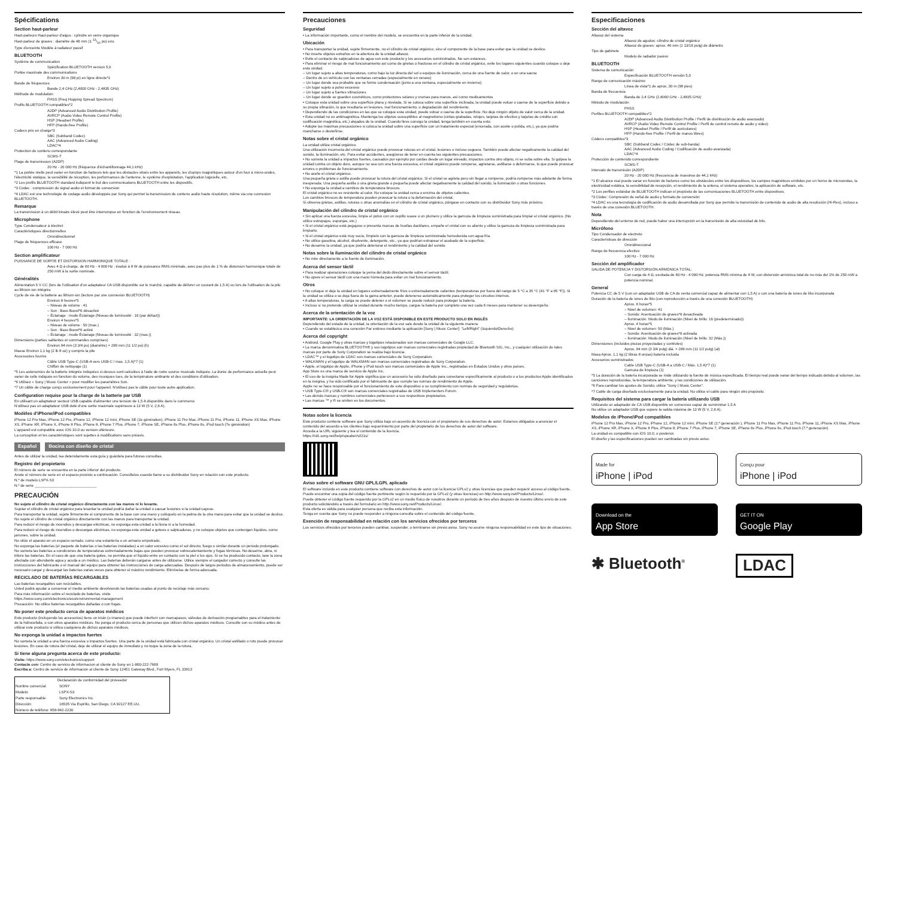Spécifications
Section haut-parleur
Haut-parleurs Haut-parleur d'aigus : cylindre en verre organique
Haut-parleur de graves : diamètre de 46 mm (1 13/16 po) env.
Type d'enceinte Modèle à radiateur passif
BLUETOOTH
Système de communication
Spécification BLUETOOTH version 5,0
Portée maximale des communications
Environ 30 m (98 pi) en ligne directe*1
Bande de fréquences
Bande 2,4 GHz (2,4000 GHz - 2,4835 GHz)
Méthode de modulation
FHSS (Freq Hopping Spread Spectrum)
Profils BLUETOOTH compatibles*2
A2DP (Advanced Audio Distribution Profile)
AVRCP (Audio Video Remote Control Profile)
HSP (Headset Profile)
HFP (Hands-free Profile)
Codecs pris en charge*3
SBC (Subband Codec)
AAC (Advanced Audio Coding)
LDAC*4
Protection du contenu correspondante
SCMS-T
Plage de transmission (A2DP)
20 Hz - 20 000 Hz (fréquence d'échantillonnage 44,1 kHz)
*1 La portée réelle peut varier en fonction de facteurs tels que les obstacles situés entre les appareils, les champs magnétiques autour d'un four à micro-ondes, l'électricité statique, la sensibilité de réception, les performances de l'antenne, le système d'exploitation, l'application logicielle, etc.
*2 Les profils BLUETOOTH standard indiquent le but des communications BLUETOOTH entre les dispositifs.
*3 Codec : compression du signal audio et format de conversion
*4 LDAC est une technologie de codage audio développée par Sony qui permet la transmission de contenu audio haute résolution, même via une connexion BLUETOOTH.
Remarque
La transmission à un débit binaire élevé peut être interrompue en fonction de l'environnement réseau.
Microphone
Type Condensateur à électret
Caractéristiques directionnelles
Omnidirectionnel
Plage de fréquences efficace
100 Hz - 7 000 Hz
Section amplificateur
PUISSANCE DE SORTIE ET DISTORSION HARMONIQUE TOTALE :
Avec 4 Ω à charge, de 60 Hz - 4 000 Hz ; évalué à 8 W de puissance RMS minimale, avec pas plus de 1 % de distorsion harmonique totale de 250 mW à la sortie nominale.
Généralités
Alimentation 5 V CC (lors de l'utilisation d'un adaptateur CA USB disponible sur le marché, capable de délivrer un courant de 1,5 A) ou lors de l'utilisation de la pile au lithium-ion intégrée
Cycle de vie de la batterie au lithium-ion (lecture par une connexion BLUETOOTH)
Environ 8 heures*5
– Niveau de volume : 41
– Son : Bass Boost*6 désactivé
– Éclairage : mode Éclairage (Niveau de luminosité : 16 (par défaut))
Environ 4 heures*5
– Niveau de volume : 50 (max.)
– Son : Bass Boost*6 activé
– Éclairage : mode Éclairage (Niveau de luminosité : 32 (max.))
Dimensions (parties saillantes et commandes comprises)
Environ 94 mm (3 3/4 po) (diamètre) × 289 mm (11 1/2 po) (h)
Masse Environ 1,1 kg (2 lb 8 oz) y compris la pile
Accessoires fournis
Câble USB Type-C (USB-A vers USB-C / max. 1,5 A)*7 (1)
Chiffon de nettoyage (1)
*5 Les autonomies de la batterie intégrée indiquées ci-dessus sont calculées à l'aide de notre source musicale indiquée. La durée de performance actuelle peut varier de celle indiquée en fonction du volume, des musiques lues, de la température ambiante et des conditions d'utilisation.
*6 Utilisez « Sony | Music Center » pour modifier les paramètres Son.
*7 Un câble de charge conçu exclusivement pour l'appareil. N'utilisez pas le câble pour toute autre application.
Configuration requise pour la charge de la batterie par USB
En utilisant un adaptateur secteur USB capable d'alimenter une tension de 1,5 A disponible dans le commerce
N'utilisez pas un adaptateur USB doté d'une sortie maximale supérieure à 13 W (5 V, 2,6 A).
Modèles d'iPhone/iPod compatibles
iPhone 12 Pro Max, iPhone 12 Pro, iPhone 12, iPhone 12 mini, iPhone SE (2e génération), iPhone 11 Pro Max, iPhone 11 Pro, iPhone 11, iPhone XS Max, iPhone XS, iPhone XR, iPhone X, iPhone 8 Plus, iPhone 8, iPhone 7 Plus, iPhone 7, iPhone SE, iPhone 6s Plus, iPhone 6s, iPod touch (7e génération)
L'appareil est compatible avec iOS 10.0 ou version ultérieure.
La conception et les caractéristiques sont sujettes à modifications sans préavis.
Español Bocina con diseño de cristal
Antes de utilizar la unidad, lea detenidamente esta guía y guárdela para futuras consultas.
Registro del propietario
El número de serie se encuentra en la parte inferior del producto.
Anote el número de serie en el espacio provisto a continuación. Consúltelos cuando llame a su distribuidor Sony en relación con este producto.
N.º de modelo LSPX-S3
N.º de serie ______________________________
PRECAUCIÓN
No sujete el cilindro de cristal orgánico directamente con las manos ni lo levante.
Sujetar el cilindro de cristal orgánico para levantar la unidad podría dañar la unidad o causar lesiones si la unidad cayese.
Para transportar la unidad, sujete firmemente el componente de la base con una mano y colóquelo en la palma de la otra mano para evitar que la unidad se deslice. No sujete el cilindro de cristal orgánico directamente con las manos para transportar la unidad.
Para reducir el riesgo de incendios y descargas eléctricas, no exponga esta unidad a la lluvia ni a la humedad.
Para reducir el riesgo de incendios o descargas eléctricas, no exponga esta unidad a goteos o salpicaduras, y no coloque objetos que contengan líquidos, como jarrones, sobre la unidad.
No sitúe el aparato en un espacio cerrado, como una estantería o un armario empotrado.
No exponga las baterías (el paquete de baterías o las baterías instaladas) a un calor excesivo como el sol directo, fuego o similar durante un periodo prolongado. No someta las baterías a condiciones de temperaturas extremadamente bajas que pueden provocar sobrecalentamiento y fugas térmicas. No desarme, abra, ni triture las baterías. En el caso de que una batería gotee, no permita que el líquido entre en contacto con la piel o los ojos. Si se ha producido contacto, lave la zona afectada con abundante agua y acuda a un médico. Las baterías deberán cargarse antes de utilizarse. Utilice siempre el cargador correcto y consulte las instrucciones del fabricante o el manual del equipo para obtener las instrucciones de carga adecuadas. Después de largos periodos de almacenamiento, puede ser necesario cargar y descargar las baterías varias veces para obtener el máximo rendimiento. Elimínelas de forma adecuada.
RECICLADO DE BATERÍAS RECARGABLES
Las baterías recargables son reciclables.
Usted podrá ayudar a conservar el medio ambiente devolviendo las baterías usadas al punto de reciclaje más cercano.
Para más información sobre el reciclado de baterías, visite
https://www.sony.com/electronics/eco/environmental-management
Precaución: No utilice baterías recargables dañadas o con fugas.
No poner este producto cerca de aparatos médicos
Este producto (incluyendo los accesorios) tiene un imán (o imanes) que puede interferir con marcapasos, válvulas de derivación programables para el tratamiento de la hidrocefalia, o con otros aparatos médicos. No ponga el producto cerca de personas que utilicen dichos aparatos médicos. Consulte con su médico antes de utilizar este producto si utiliza cualquiera de dichos aparatos médicos.
No exponga la unidad a impactos fuertes
No someta la unidad a una fuerza excesiva o impactos fuertes. Una parte de la unidad está fabricada con cristal orgánico. Un cristal astillado o roto puede provocar lesiones. En caso de rotura del cristal, deje de utilizar el equipo de inmediato y no toque la zona de la rotura.
Si tiene alguna pregunta acerca de este producto:
Visite: https://www.sony.com/electronics/support
Contacte con: Centro de servicio de informacion al cliente de Sony en 1-800-222-7669
Escriba a: Centro de servicio de informacion al cliente de Sony 12451 Gateway Blvd., Fort Myers, FL 33913
| Declaración de conformidad del proveedor | |
| --- | --- |
| Nombre comercial: | SONY |
| Modelo: | LSPX-S3 |
| Parte responsable: | Sony Electronics Inc. |
| Dirección: | 16535 Via Esprillo, San Diego, CA 92127 EE.UU. |
| Número de teléfono: 858-942-2230 | |
Precauciones
Seguridad
• La información importante, como el nombre del modelo, se encuentra en la parte inferior de la unidad.
Ubicación
• Para transportar la unidad, sujete firmemente, no el cilindro de cristal orgánico, sino el componente de la base para evitar que la unidad se deslice.
• No inserte objetos extraños en la abertura de la unidad altavoz.
• Evite el contacto de salpicaduras de agua con este producto y los accesorios suministrados. No son estancos.
• Para eliminar el riesgo de mal funcionamiento así como de grietas o fracturas en el cilindro de cristal orgánico, evite los lugares siguientes cuando coloque o deje esta unidad.
– Un lugar sujeto a altas temperaturas, como bajo la luz directa del sol o equipos de iluminación, cerca de una fuente de calor, o en una sauna
– Dentro de un vehículo con las ventanas cerradas (especialmente en verano)
– Un lugar donde sea probable que se forme condensación (junto a una ventana, especialmente en invierno)
– Un lugar sujeto a polvo excesivo
– Un lugar sujeto a fuertes vibraciones
– Un lugar donde se guarden cosméticos, como protectores solares y cremas para manos, así como medicamentos
• Coloque esta unidad sobre una superficie plana y nivelada. Si se coloca sobre una superficie inclinada, la unidad puede volcar o caerse de la superficie debido a su propia vibración, lo que resultaría en lesiones, mal funcionamiento, o degradación del rendimiento.
• Dependiendo de las condiciones en las que se coloque esta unidad, puede volcar o caerse de la superficie. No deje ningún objeto de valor cerca de la unidad.
• Esta unidad no es antimagnética. Mantenga los objetos susceptibles al magnetismo (cintas grabadas, relojes, tarjetas de efectivo y tarjetas de crédito con codificación magnética, etc.) alejados de la unidad. Cuando lleve consigo la unidad, tenga también en cuenta esto.
• Adopte las máximas precauciones si coloca la unidad sobre una superficie con un tratamiento especial (encerada, con aceite o pulida, etc.), ya que podría mancharse o desteñirse.
Notas sobre el cristal orgánico
La unidad utiliza cristal orgánico.
Una utilización incorrecta del cristal orgánico puede provocar roturas en el cristal, lesiones o incluso ceguera. También puede afectar negativamente la calidad del sonido, la iluminación, etc. Para evitar accidentes, asegúrese de tener en cuenta las siguientes precauciones.
• No someta la unidad a impactos fuertes, causados por ejemplo por caídas desde un lugar elevado, impactos contra otro objeto, ni se suba sobre ella. Si golpea la unidad contra un objeto duro, aunque no sea con una fuerza excesiva, el cristal orgánico puede romperse, agrietarse, astillarse o deformarse, lo que puede provocar errores o problemas de funcionamiento.
• No arañe el cristal orgánico.
Una pequeña grieta o astilla puede provocar la rotura del cristal orgánico. Si el cristal se agrieta pero sin llegar a romperse, podría romperse más adelante de forma inesperada. Una pequeña astilla o una grieta grande o pequeña puede afectar negativamente la calidad del sonido, la iluminación u otras funciones.
• No exponga la unidad a cambios de temperatura bruscos.
El cristal orgánico no es resistente al calor. No coloque la unidad cerca o encima de objetos calientes.
Los cambios bruscos de temperatura pueden provocar la rotura o la deformación del cristal.
Si observa grietas, astillas, roturas u otras anomalías en el cilindro de cristal orgánico, póngase en contacto con su distribuidor Sony más próximo.
Manipulación del cilindro de cristal orgánico
• Sin aplicar una fuerza excesiva, limpie el polvo con un cepillo suave o un plumero y utilice la gamuza de limpieza suministrada para limpiar el cristal orgánico. (No utilice estropajos, esponjas, etc.)
• Si el cristal orgánico está pegajoso o presenta marcas de huellas dactilares, empañe el cristal con su aliento y utilice la gamuza de limpieza suministrada para limpiarlo.
• Si el cristal orgánico está muy sucio, límpielo con la gamuza de limpieza suministrada humedecida con agua fría.
• No utilice gasolina, alcohol, disolvente, detergente, etc., ya que podrían estropear el acabado de la superficie.
• No desarme la unidad, ya que podría deteriorar el rendimiento y la calidad del sonido.
Notas sobre la iluminación del cilindro de cristal orgánico
• No mire directamente a la fuente de iluminación.
Acerca del sensor táctil
• Para realizar operaciones coloque la yema del dedo directamente sobre el sensor táctil.
• No opere el sensor táctil con una mano húmeda para evitar un mal funcionamiento.
Otros
• No coloque ni deje la unidad en lugares extremadamente fríos o extremadamente calientes (temperaturas por fuera del rango de 5 °C a 35 °C (41 °F a 95 °F)). Si la unidad se utiliza o se deja fuera de la gama anterior, puede detenerse automáticamente para proteger los circuitos internos.
• A altas temperaturas, la carga se puede detener o el volumen se puede reducir para proteger la batería.
• Incluso si no pretende utilizar la unidad durante mucho tiempo, cargue la batería por completo una vez cada 6 meses para mantener su desempeño.
Acerca de la orientación de la voz
IMPORTANTE: LA ORIENTACIÓN DE LA VOZ ESTÁ DISPONIBLE EN ESTE PRODUCTO SOLO EN INGLÉS
Dependiendo del estado de la unidad, la orientación de la voz sale desde la unidad de la siguiente manera:
• Cuando se establezca una conexión Par estéreo mediante la aplicación [Sony | Music Center]: "Left/Right" (Izquierdo/Derecho)
Acerca del copyright
• Android, Google Play y otras marcas y logotipos relacionados son marcas comerciales de Google LLC.
• La marca denominativa BLUETOOTH® y sus logotipos son marcas comerciales registradas propiedad de Bluetooth SIG, Inc., y cualquier utilización de tales marcas por parte de Sony Corporation se realiza bajo licencia.
• LDAC™ y el logotipo de LDAC son marcas comerciales de Sony Corporation.
• WALKMAN y el logotipo de WALKMAN son marcas comerciales registradas de Sony Corporation.
• Apple, el logotipo de Apple, iPhone y iPod touch son marcas comerciales de Apple Inc., registradas en Estados Unidos y otros países.
App Store es una marca de servicio de Apple Inc.
• El uso de la insignia Made for Apple significa que un accesorio ha sido diseñado para conectarse específicamente al producto o a los productos Apple identificados en la insignia, y ha sido certificado por el fabricante de que cumple las normas de rendimiento de Apple.
Apple no se hace responsable por el funcionamiento de este dispositivo o su cumplimiento con normas de seguridad y regulatorias.
• USB Type-C® y USB-C® son marcas comerciales registradas de USB Implementers Forum.
• Las demás marcas y nombres comerciales pertenecen a sus respectivos propietarios.
• Las marcas ™ y ® se omiten en los documentos.
Notas sobre la licencia
Este producto contiene software que Sony utiliza bajo un acuerdo de licencia con el propietario de sus derechos de autor. Estamos obligados a anunciar el contenido del acuerdo a los clientes bajo requerimiento por parte del propietario de los derechos de autor del software.
Acceda a la URL siguiente y lea el contenido de la licencia.
https://rd1.sony.net/help/speaker/sl/21s/
Aviso sobre el software GNU GPL/LGPL aplicado
El software incluido en este producto contiene software con derechos de autor con la licencia GPLv2 y otras licencias que pueden requerir acceso al código fuente. Puede encontrar una copia del código fuente pertinente según lo requerido por la GPLv2 (y otras licencias) en http://www.sony.net/Products/Linux/.
Puede obtener el código fuente requerido por la GPLv2 en un medio físico de nosotros durante un período de tres años después de nuestro último envío de este producto solicitándolo a través del formulario en http://www.sony.net/Products/Linux/.
Esta oferta es válida para cualquier persona que reciba esta información.
Tenga en cuenta que Sony no puede responder a ninguna consulta sobre el contenido del código fuente.
Exención de responsabilidad en relación con los servicios ofrecidos por terceros
Los servicios ofrecidos por terceros pueden cambiar, suspender, o terminarse sin previo aviso. Sony no asume ninguna responsabilidad en este tipo de situaciones.
Especificaciones
Sección del altavoz
Altavoz del sistema
Altavoz de agudos: cilindro de cristal orgánico
Altavoz de graves: aprox. 46 mm (1 13/16 pulg) de diámetro
Tipo de gabinete
Modelo de radiador pasivo
BLUETOOTH
Sistema de comunicación
Especificación BLUETOOTH versión 5,0
Rango de comunicación máximo
Línea de vista*1 de aprox. 30 m (98 pies)
Banda de frecuencia
Banda de 2,4 GHz (2,4000 GHz - 2,4835 GHz)
Método de modulación
FHSS
Perfiles BLUETOOTH compatibles*2
A2DP (Advanced Audio Distribution Profile / Perfil de distribución de audio avanzado)
AVRCP (Audio Video Remote Control Profile / Perfil de control remoto de audio y video)
HSP (Headset Profile / Perfil de auriculares)
HFP (Hands-free Profile / Perfil de manos libres)
Códecs compatibles*3
SBC (Subband Codec / Códec de sub-banda)
AAC (Advanced Audio Coding / Codificación de audio avanzada)
LDAC*4
Protección de contenido correspondiente
SCMS-T
Intervalo de transmisión (A2DP)
20 Hz - 20 000 Hz (frecuencia de muestreo de 44,1 kHz)
*1 El alcance real puede variar en función de factores como los obstáculos entre los dispositivos, los campos magnéticos emitidos por un horno de microondas, la electricidad estática, la sensibilidad de recepción, el rendimiento de la antena, el sistema operativo, la aplicación de software, etc.
*2 Los perfiles estándar de BLUETOOTH indican el propósito de las comunicaciones BLUETOOTH entre dispositivos.
*3 Códec: Compresión de señal de audio y formato de conversión
*4 LDAC es una tecnología de codificación de audio desarrollada por Sony que permite la transmisión de contenido de audio de alta resolución (Hi-Res), incluso a través de una conexión BLUETOOTH.
Nota
Dependiendo del entorno de red, puede haber una interrupción en la transmisión de alta velocidad de bits.
Micrófono
Tipo Condensador de electreto
Características de dirección
Omnidireccional
Rango de frecuencia efectivo
100 Hz - 7 000 Hz
Sección del amplificador
SALIDA DE POTENCIA Y DISTORSIÓN ARMÓNICA TOTAL:
Con carga de 4 Ω, excitada de 60 Hz - 4 000 Hz; potencia RMS mínima de 8 W, con distorsión armónica total de no más del 1% de 250 mW a potencia nominal.
General
Potencia CC de 5 V (con un adaptador USB de CA de venta comercial capaz de alimentar con 1,5 A) o con una batería de iones de litio incorporada
Duración de la batería de iones de litio (con reproducción a través de una conexión BLUETOOTH)
Aprox. 8 horas*5
– Nivel de volumen: 41
– Sonido: Acentuación de graves*6 desactivada
– Iluminación: Modo de iluminación (Nivel de brillo: 16 (predeterminado))
Aprox. 4 horas*5
– Nivel de volumen: 50 (Máx.)
– Sonido: Acentuación de graves*6 activada
– Iluminación: Modo de iluminación (Nivel de brillo: 32 (Máx.))
Dimensiones (incluidos piezas proyectadas y controles)
Aprox. 94 mm (3 3/4 pulg) diá. × 289 mm (11 1/2 pulg) (al)
Masa Aprox. 1,1 kg (2 libras 8 onzas) batería incluida
Accesorios suministrados
Cable USB Type-C (USB-A a USB-C / Máx. 1,5 A)*7 (1)
Gamuza de limpieza (1)
*5 La duración de la batería incorporada se mide utilizando la fuente de música especificada. El tiempo real puede variar del tiempo indicado debido al volumen, las canciones reproducidas, la temperatura ambiente, y las condiciones de utilización.
*6 Para cambiar los ajustes de Sonido, utilice "Sony | Music Center".
*7 Cable de carga diseñado exclusivamente para la unidad. No utilice el cable para ningún otro propósito.
Requisitos del sistema para cargar la batería utilizando USB
Utilizando un adaptador de CA USB disponible en comercios capaz de suministrar 1,5 A
No utilice un adaptador USB que supere la salida máxima de 13 W (5 V, 2,6 A).
Modelos de iPhone/iPod compatibles
iPhone 12 Pro Max, iPhone 12 Pro, iPhone 12, iPhone 12 mini, iPhone SE (2.ª generación ), iPhone 11 Pro Max, iPhone 11 Pro, iPhone 11, iPhone XS Max, iPhone XS, iPhone XR, iPhone X, iPhone 8 Plus, iPhone 8, iPhone 7 Plus, iPhone 7, iPhone SE, iPhone 6s Plus, iPhone 6s, iPod touch (7.ª generación)
La unidad es compatible con iOS 10.0, o posterior.
El diseño y las especificaciones pueden ser cambiadas sin previo aviso.
Made for
iPhone | iPod
Conçu pour
iPhone | iPod
Download on the
App Store
GET IT ON
Google Play
✱ Bluetooth<sup>®</sup>
LDAC